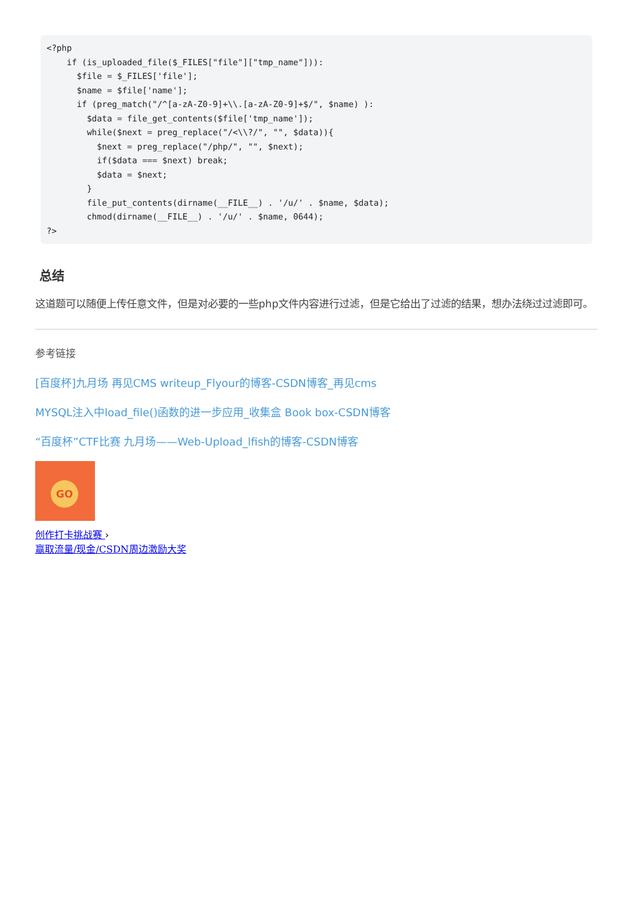<?php
    if (is_uploaded_file($_FILES["file"]["tmp_name"])):
      $file = $_FILES['file'];
      $name = $file['name'];
      if (preg_match("/^[a-zA-Z0-9]+\\.[a-zA-Z0-9]+$/", $name) ):
        $data = file_get_contents($file['tmp_name']);
        while($next = preg_replace("/<\\?/", "", $data)){
          $next = preg_replace("/php/", "", $next);
          if($data === $next) break;
          $data = $next;
        }
        file_put_contents(dirname(__FILE__) . '/u/' . $name, $data);
        chmod(dirname(__FILE__) . '/u/' . $name, 0644);
?>
总结
这道题可以随便上传任意文件，但是对必要的一些php文件内容进行过滤，但是它给出了过滤的结果，想办法绕过过滤即可。
参考链接
[百度杯]九月场 再见CMS writeup_Flyour的博客-CSDN博客_再见cms
MYSQL注入中load_file()函数的进一步应用_收集盒 Book box-CSDN博客
“百度杯”CTF比赛 九月场——Web-Upload_lfish的博客-CSDN博客
GO
创作打卡挑战赛 ›
赢取流量/现金/CSDN周边激励大奖